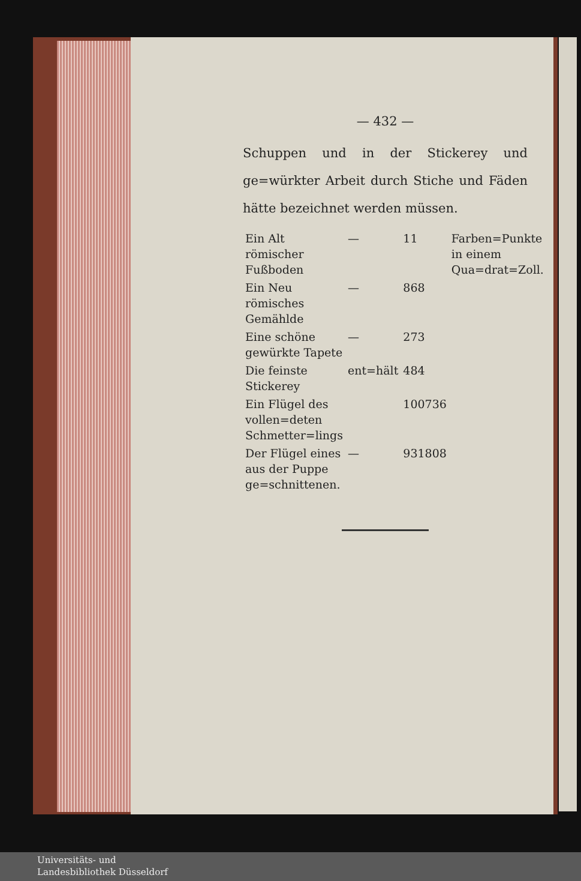— 432 —
Schuppen und in der Stickerey und ge=würkter Arbeit durch Stiche und Fäden hätte bezeichnet werden müssen.
| Ein Alt römischer Fußboden | — | 11 | Farben=Punkte in einem Qua=drat=Zoll. |
| Ein Neu römisches Gemählde | — | 868 | |
| Eine schöne gewürkte Tapete | — | 273 | |
| Die feinste Stickerey | ent=hält | 484 | |
| Ein Flügel des vollen=deten Schmetter=lings | | 100736 | |
| Der Flügel eines aus der Puppe ge=schnittenen. | — | 931808 | |
Universitäts- und
Landesbibliothek Düsseldorf